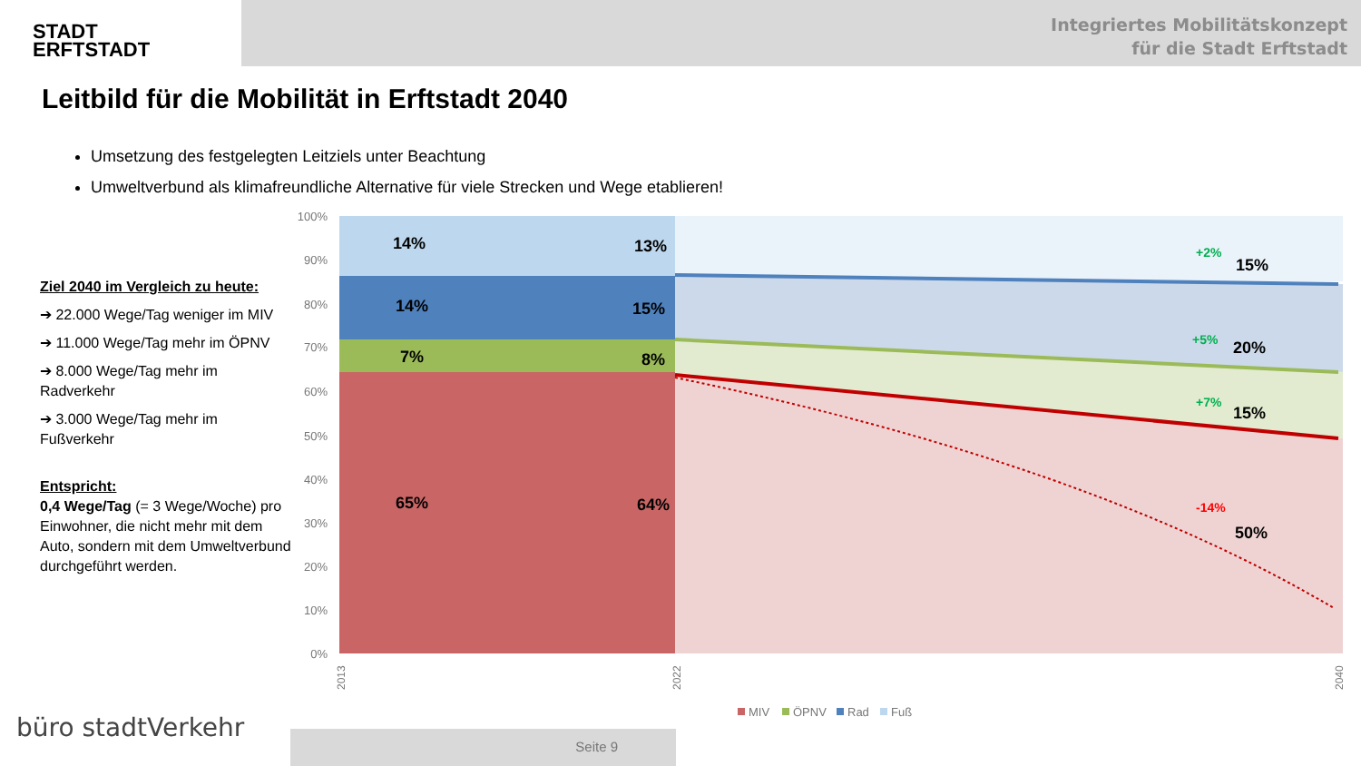Integriertes Mobilitätskonzept
für die Stadt Erftstadt
STADT
ERFTSTADT
Leitbild für die Mobilität in Erftstadt 2040
Umsetzung des festgelegten Leitziels unter Beachtung
Umweltverbund als klimafreundliche Alternative für viele Strecken und Wege etablieren!
Ziel 2040 im Vergleich zu heute:
➔ 22.000 Wege/Tag weniger im MIV
➔ 11.000 Wege/Tag mehr im ÖPNV
➔ 8.000 Wege/Tag mehr im Radverkehr
➔ 3.000 Wege/Tag mehr im Fußverkehr
Entspricht:
0,4 Wege/Tag (= 3 Wege/Woche) pro Einwohner, die nicht mehr mit dem Auto, sondern mit dem Umweltverbund durchgeführt werden.
100%
90%
80%
70%
60%
50%
40%
30%
20%
10%
0%
14%
13%
14%
15%
7%
8%
65%
64%
15%
20%
15%
50%
+2%
+5%
+7%
-14%
2013
2022
2040
MIV
ÖPNV
Rad
Fuß
büro stadtVerkehr Seite 9